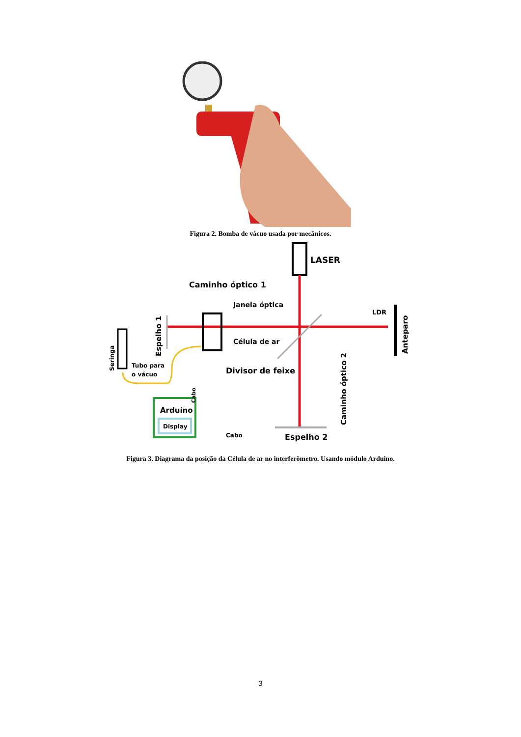Figura 2. Bomba de vácuo usada por mecânicos.
LASER
Caminho óptico 1
Janela óptica
Célula de ar
Divisor de feixe
LDR
Tubo para
o vácuo
Arduíno
Display
Cabo
Espelho 2
Espelho 1
Seringa
Cabo
Caminho óptico 2
Anteparo
Figura 3. Diagrama da posição da Célula de ar no interferômetro. Usando módulo Arduino.
3